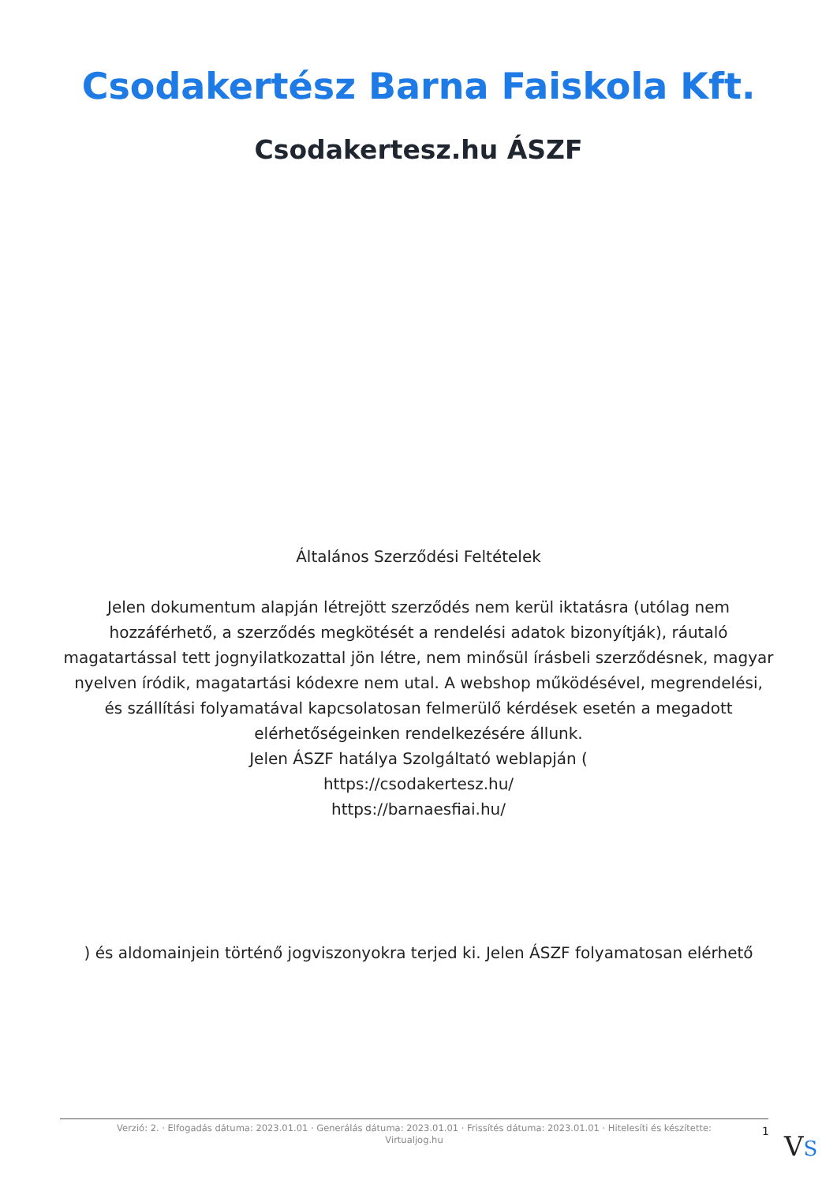Csodakertész Barna Faiskola Kft.
Csodakertesz.hu ÁSZF
Általános Szerződési Feltételek
Jelen dokumentum alapján létrejött szerződés nem kerül iktatásra (utólag nem hozzáférhető, a szerződés megkötését a rendelési adatok bizonyítják), ráutaló magatartással tett jognyilatkozattal jön létre, nem minősül írásbeli szerződésnek, magyar nyelven íródik, magatartási kódexre nem utal. A webshop működésével, megrendelési, és szállítási folyamatával kapcsolatosan felmerülő kérdések esetén a megadott elérhetőségeinken rendelkezésére állunk.
Jelen ÁSZF hatálya Szolgáltató weblapján (
https://csodakertesz.hu/
https://barnaesfiai.hu/
) és aldomainjein történő jogviszonyokra terjed ki. Jelen ÁSZF folyamatosan elérhető
Verzió: 2. · Elfogadás dátuma: 2023.01.01 · Generálás dátuma: 2023.01.01 · Frissítés dátuma: 2023.01.01 · Hitelesíti és készítette: Virtualjog.hu
1 VS